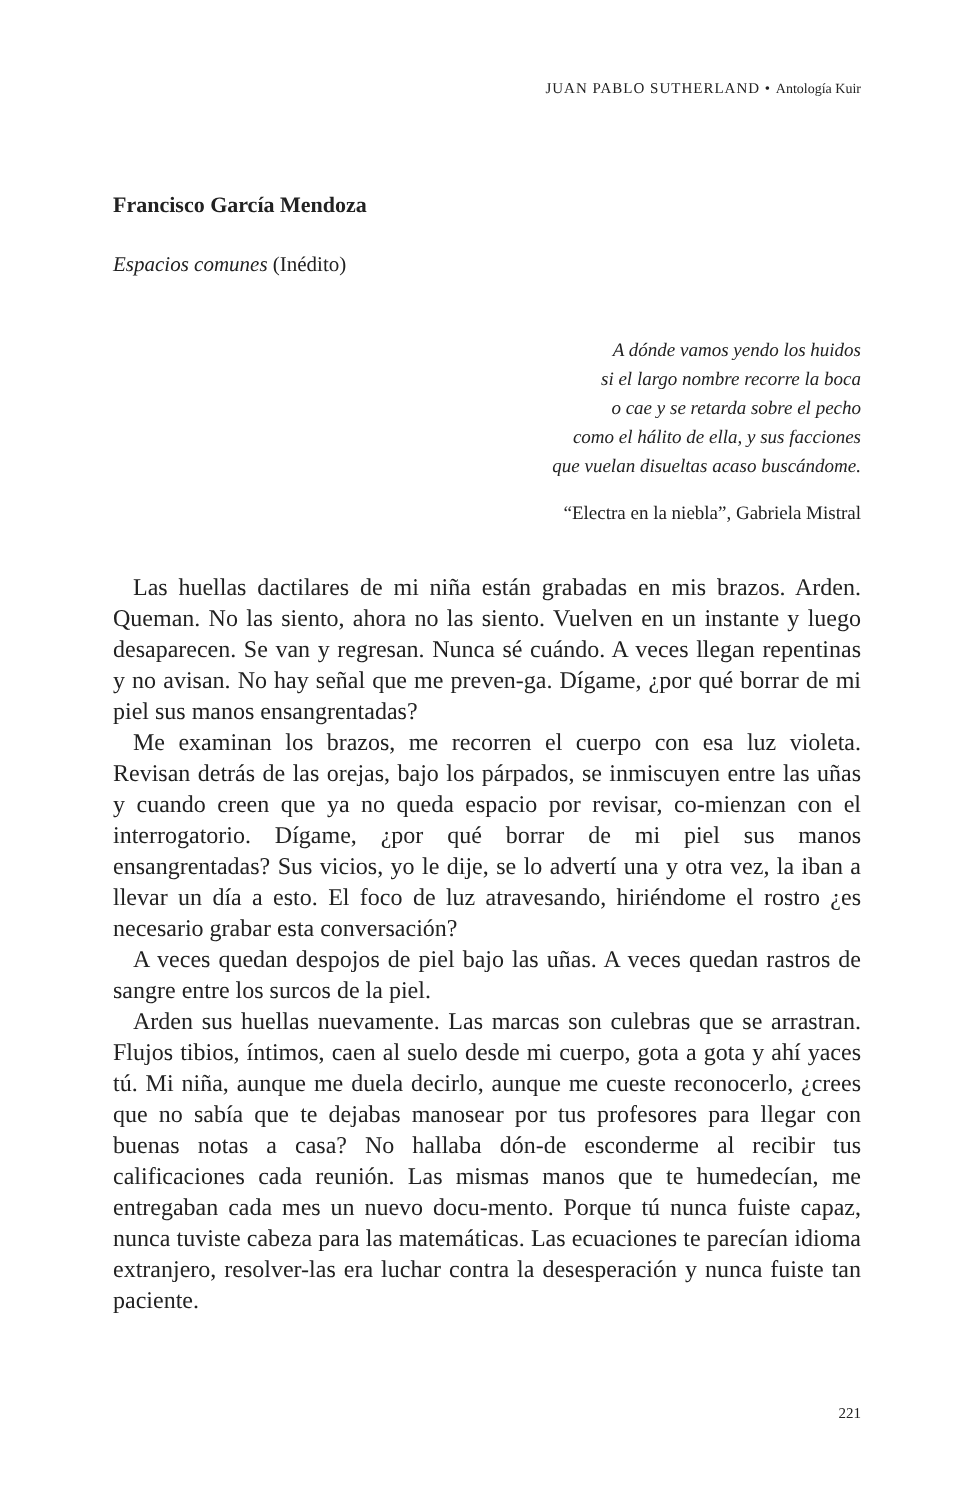JUAN PABLO SUTHERLAND • Antología Kuir
Francisco García Mendoza
Espacios comunes (Inédito)
A dónde vamos yendo los huidos
si el largo nombre recorre la boca
o cae y se retarda sobre el pecho
como el hálito de ella, y sus facciones
que vuelan disueltas acaso buscándome.
“Electra en la niebla”, Gabriela Mistral
Las huellas dactilares de mi niña están grabadas en mis brazos. Arden. Queman. No las siento, ahora no las siento. Vuelven en un instante y luego desaparecen. Se van y regresan. Nunca sé cuándo. A veces llegan repentinas y no avisan. No hay señal que me preven-ga. Dígame, ¿por qué borrar de mi piel sus manos ensangrentadas?
Me examinan los brazos, me recorren el cuerpo con esa luz violeta. Revisan detrás de las orejas, bajo los párpados, se inmiscuyen entre las uñas y cuando creen que ya no queda espacio por revisar, co-mienzan con el interrogatorio. Dígame, ¿por qué borrar de mi piel sus manos ensangrentadas? Sus vicios, yo le dije, se lo advertí una y otra vez, la iban a llevar un día a esto. El foco de luz atravesando, hiriéndome el rostro ¿es necesario grabar esta conversación?
A veces quedan despojos de piel bajo las uñas. A veces quedan rastros de sangre entre los surcos de la piel.
Arden sus huellas nuevamente. Las marcas son culebras que se arrastran. Flujos tibios, íntimos, caen al suelo desde mi cuerpo, gota a gota y ahí yaces tú. Mi niña, aunque me duela decirlo, aunque me cueste reconocerlo, ¿crees que no sabía que te dejabas manosear por tus profesores para llegar con buenas notas a casa? No hallaba dón-de esconderme al recibir tus calificaciones cada reunión. Las mismas manos que te humedecían, me entregaban cada mes un nuevo docu-mento. Porque tú nunca fuiste capaz, nunca tuviste cabeza para las matemáticas. Las ecuaciones te parecían idioma extranjero, resolver-las era luchar contra la desesperación y nunca fuiste tan paciente.
221